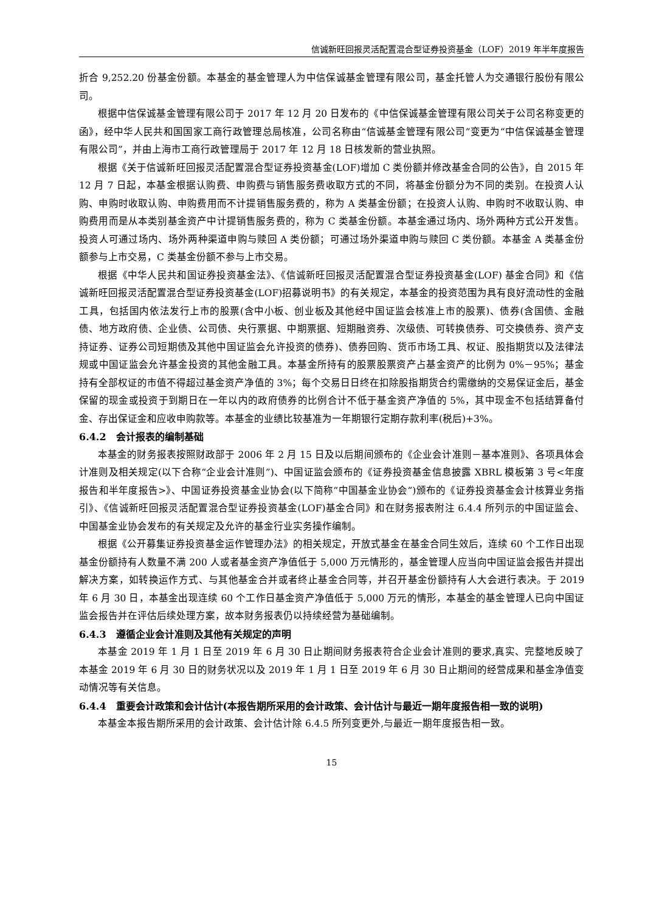信诚新旺回报灵活配置混合型证券投资基金（LOF）2019 年半年度报告
折合 9,252.20 份基金份额。本基金的基金管理人为中信保诚基金管理有限公司，基金托管人为交通银行股份有限公司。
根据中信保诚基金管理有限公司于 2017 年 12 月 20 日发布的《中信保诚基金管理有限公司关于公司名称变更的函》，经中华人民共和国国家工商行政管理总局核准，公司名称由“信诚基金管理有限公司”变更为“中信保诚基金管理有限公司”，并由上海市工商行政管理局于 2017 年 12 月 18 日核发新的营业执照。
根据《关于信诚新旺回报灵活配置混合型证券投资基金(LOF)增加 C 类份额并修改基金合同的公告》，自 2015 年 12 月 7 日起，本基金根据认购费、申购费与销售服务费收取方式的不同，将基金份额分为不同的类别。在投资人认购、申购时收取认购、申购费用而不计提销售服务费的，称为 A 类基金份额；在投资人认购、申购时不收取认购、申购费用而是从本类别基金资产中计提销售服务费的，称为 C 类基金份额。本基金通过场内、场外两种方式公开发售。投资人可通过场内、场外两种渠道申购与赎回 A 类份额；可通过场外渠道申购与赎回 C 类份额。本基金 A 类基金份额参与上市交易，C 类基金份额不参与上市交易。
根据《中华人民共和国证券投资基金法》、《信诚新旺回报灵活配置混合型证券投资基金(LOF) 基金合同》和《信诚新旺回报灵活配置混合型证券投资基金(LOF)招募说明书》的有关规定，本基金的投资范围为具有良好流动性的金融工具，包括国内依法发行上市的股票(含中小板、创业板及其他经中国证监会核准上市的股票)、债券(含国债、金融债、地方政府债、企业债、公司债、央行票据、中期票据、短期融资券、次级债、可转换债券、可交换债券、资产支持证券、证券公司短期债及其他中国证监会允许投资的债券)、债券回购、货币市场工具、权证、股指期货以及法律法规或中国证监会允许基金投资的其他金融工具。本基金所持有的股票股票资产占基金资产的比例为 0%－95%；基金持有全部权证的市值不得超过基金资产净值的 3%；每个交易日日终在扣除股指期货合约需缴纳的交易保证金后，基金保留的现金或投资于到期日在一年以内的政府债券的比例合计不低于基金资产净值的 5%，其中现金不包括结算备付金、存出保证金和应收申购款等。本基金的业绩比较基准为一年期银行定期存款利率(税后)+3%。
6.4.2　会计报表的编制基础
本基金的财务报表按照财政部于 2006 年 2 月 15 日及以后期间颁布的《企业会计准则－基本准则》、各项具体会计准则及相关规定(以下合称“企业会计准则”)、中国证监会颁布的《证券投资基金信息披露 XBRL 模板第 3 号<年度报告和半年度报告>》、中国证券投资基金业协会(以下简称“中国基金业协会”)颁布的《证券投资基金会计核算业务指引》、《信诚新旺回报灵活配置混合型证券投资基金(LOF)基金合同》和在财务报表附注 6.4.4 所列示的中国证监会、中国基金业协会发布的有关规定及允许的基金行业实务操作编制。
根据《公开募集证券投资基金运作管理办法》的相关规定，开放式基金在基金合同生效后，连续 60 个工作日出现基金份额持有人数量不满 200 人或者基金资产净值低于 5,000 万元情形的，基金管理人应当向中国证监会报告并提出解决方案，如转换运作方式、与其他基金合并或者终止基金合同等，并召开基金份额持有人大会进行表决。于 2019 年 6 月 30 日，本基金出现连续 60 个工作日基金资产净值低于 5,000 万元的情形，本基金的基金管理人已向中国证监会报告并在评估后续处理方案，故本财务报表仍以持续经营为基础编制。
6.4.3　遵循企业会计准则及其他有关规定的声明
本基金 2019 年 1 月 1 日至 2019 年 6 月 30 日止期间财务报表符合企业会计准则的要求,真实、完整地反映了本基金 2019 年 6 月 30 日的财务状况以及 2019 年 1 月 1 日至 2019 年 6 月 30 日止期间的经营成果和基金净值变动情况等有关信息。
6.4.4　重要会计政策和会计估计(本报告期所采用的会计政策、会计估计与最近一期年度报告相一致的说明)
本基金本报告期所采用的会计政策、会计估计除 6.4.5 所列变更外,与最近一期年度报告相一致。
15